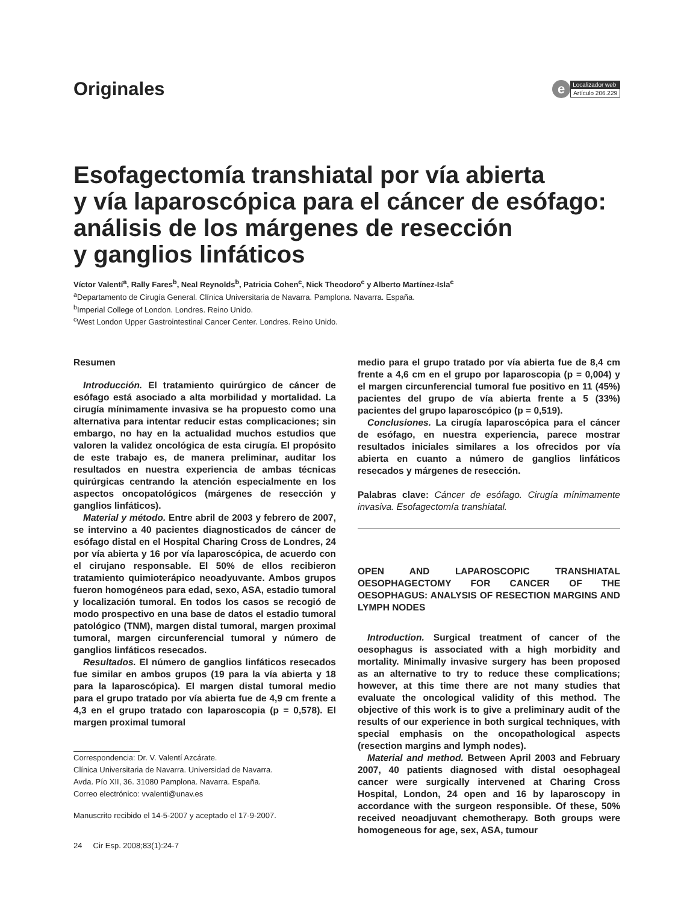Originales
e
Localizador web
Artículo 206.229
Esofagectomía transhiatal por vía abierta
y vía laparoscópica para el cáncer de esófago: análisis de los márgenes de resección
y ganglios linfáticos
Víctor Valentí<sup>a</sup>, Rally Fares<sup>b</sup>, Neal Reynolds<sup>b</sup>, Patricia Cohen<sup>c</sup>, Nick Theodoro<sup>c</sup> y Alberto Martínez-Isla<sup>c</sup>
<sup>a</sup> Departamento de Cirugía General. Clínica Universitaria de Navarra. Pamplona. Navarra. España.
<sup>b</sup> Imperial College of London. Londres. Reino Unido.
<sup>c</sup> West London Upper Gastrointestinal Cancer Center. Londres. Reino Unido.
Resumen
Introducción. El tratamiento quirúrgico de cáncer de esófago está asociado a alta morbilidad y mortalidad. La cirugía mínimamente invasiva se ha propuesto como una alternativa para intentar reducir estas complicaciones; sin embargo, no hay en la actualidad muchos estudios que valoren la validez oncológica de esta cirugía. El propósito de este trabajo es, de manera preliminar, auditar los resultados en nuestra experiencia de ambas técnicas quirúrgicas centrando la atención especialmente en los aspectos oncopatológicos (márgenes de resección y ganglios linfáticos).
Material y método. Entre abril de 2003 y febrero de 2007, se intervino a 40 pacientes diagnosticados de cáncer de esófago distal en el Hospital Charing Cross de Londres, 24 por vía abierta y 16 por vía laparoscópica, de acuerdo con el cirujano responsable. El 50% de ellos recibieron tratamiento quimioterápico neoadyuvante. Ambos grupos fueron homogéneos para edad, sexo, ASA, estadio tumoral y localización tumoral. En todos los casos se recogió de modo prospectivo en una base de datos el estadio tumoral patológico (TNM), margen distal tumoral, margen proximal tumoral, margen circunferencial tumoral y número de ganglios linfáticos resecados.
Resultados. El número de ganglios linfáticos resecados fue similar en ambos grupos (19 para la vía abierta y 18 para la laparoscópica). El margen distal tumoral medio para el grupo tratado por vía abierta fue de 4,9 cm frente a 4,3 en el grupo tratado con laparoscopia (p = 0,578). El margen proximal tumoral
Correspondencia: Dr. V. Valentí Azcárate.
Clínica Universitaria de Navarra. Universidad de Navarra.
Avda. Pío XII, 36. 31080 Pamplona. Navarra. España.
Correo electrónico: vvalenti@unav.es
Manuscrito recibido el 14-5-2007 y aceptado el 17-9-2007.
24 Cir Esp. 2008;83(1):24-7
medio para el grupo tratado por vía abierta fue de 8,4 cm frente a 4,6 cm en el grupo por laparoscopia (p = 0,004) y el margen circunferencial tumoral fue positivo en 11 (45%) pacientes del grupo de vía abierta frente a 5 (33%) pacientes del grupo laparoscópico (p = 0,519).
Conclusiones. La cirugía laparoscópica para el cáncer de esófago, en nuestra experiencia, parece mostrar resultados iniciales similares a los ofrecidos por vía abierta en cuanto a número de ganglios linfáticos resecados y márgenes de resección.
Palabras clave: Cáncer de esófago. Cirugía mínimamente invasiva. Esofagectomía transhiatal.
OPEN AND LAPAROSCOPIC TRANSHIATAL OESOPHAGECTOMY FOR CANCER OF THE OESOPHAGUS: ANALYSIS OF RESECTION MARGINS AND LYMPH NODES
Introduction. Surgical treatment of cancer of the oesophagus is associated with a high morbidity and mortality. Minimally invasive surgery has been proposed as an alternative to try to reduce these complications; however, at this time there are not many studies that evaluate the oncological validity of this method. The objective of this work is to give a preliminary audit of the results of our experience in both surgical techniques, with special emphasis on the oncopathological aspects (resection margins and lymph nodes).
Material and method. Between April 2003 and February 2007, 40 patients diagnosed with distal oesophageal cancer were surgically intervened at Charing Cross Hospital, London, 24 open and 16 by laparoscopy in accordance with the surgeon responsible. Of these, 50% received neoadjuvant chemotherapy. Both groups were homogeneous for age, sex, ASA, tumour